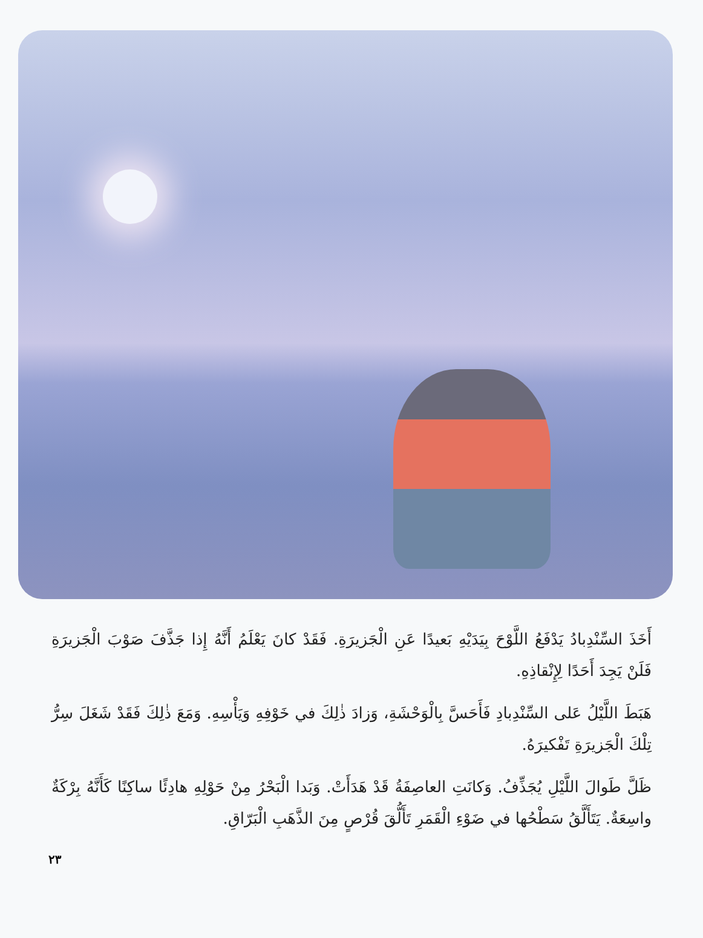أَخَذَ السِّنْدِبادُ يَدْفَعُ اللَّوْحَ بِيَدَيْهِ بَعيدًا عَنِ الْجَزيرَةِ. فَقَدْ كانَ يَعْلَمُ أَنَّهُ إِذا جَذَّفَ صَوْبَ الْجَزيرَةِ فَلَنْ يَجِدَ أَحَدًا لِإِنْقاذِهِ.
هَبَطَ اللَّيْلُ عَلى السِّنْدِبادِ فَأَحَسَّ بِالْوَحْشَةِ، وَزادَ ذٰلِكَ في خَوْفِهِ وَيَأْسِهِ. وَمَعَ ذٰلِكَ فَقَدْ شَغَلَ سِرُّ تِلْكَ الْجَزيرَةِ تَفْكيرَهُ.
ظَلَّ طَوالَ اللَّيْلِ يُجَذِّفُ. وَكانَتِ العاصِفَةُ قَدْ هَدَأَتْ. وَبَدا الْبَحْرُ مِنْ حَوْلِهِ هادِئًا ساكِنًا كَأَنَّهُ بِرْكَةٌ واسِعَةٌ. يَتَأَلَّقُ سَطْحُها في ضَوْءِ الْقَمَرِ تَأَلُّقَ قُرْصٍ مِنَ الذَّهَبِ الْبَرّاقِ.
٢٣